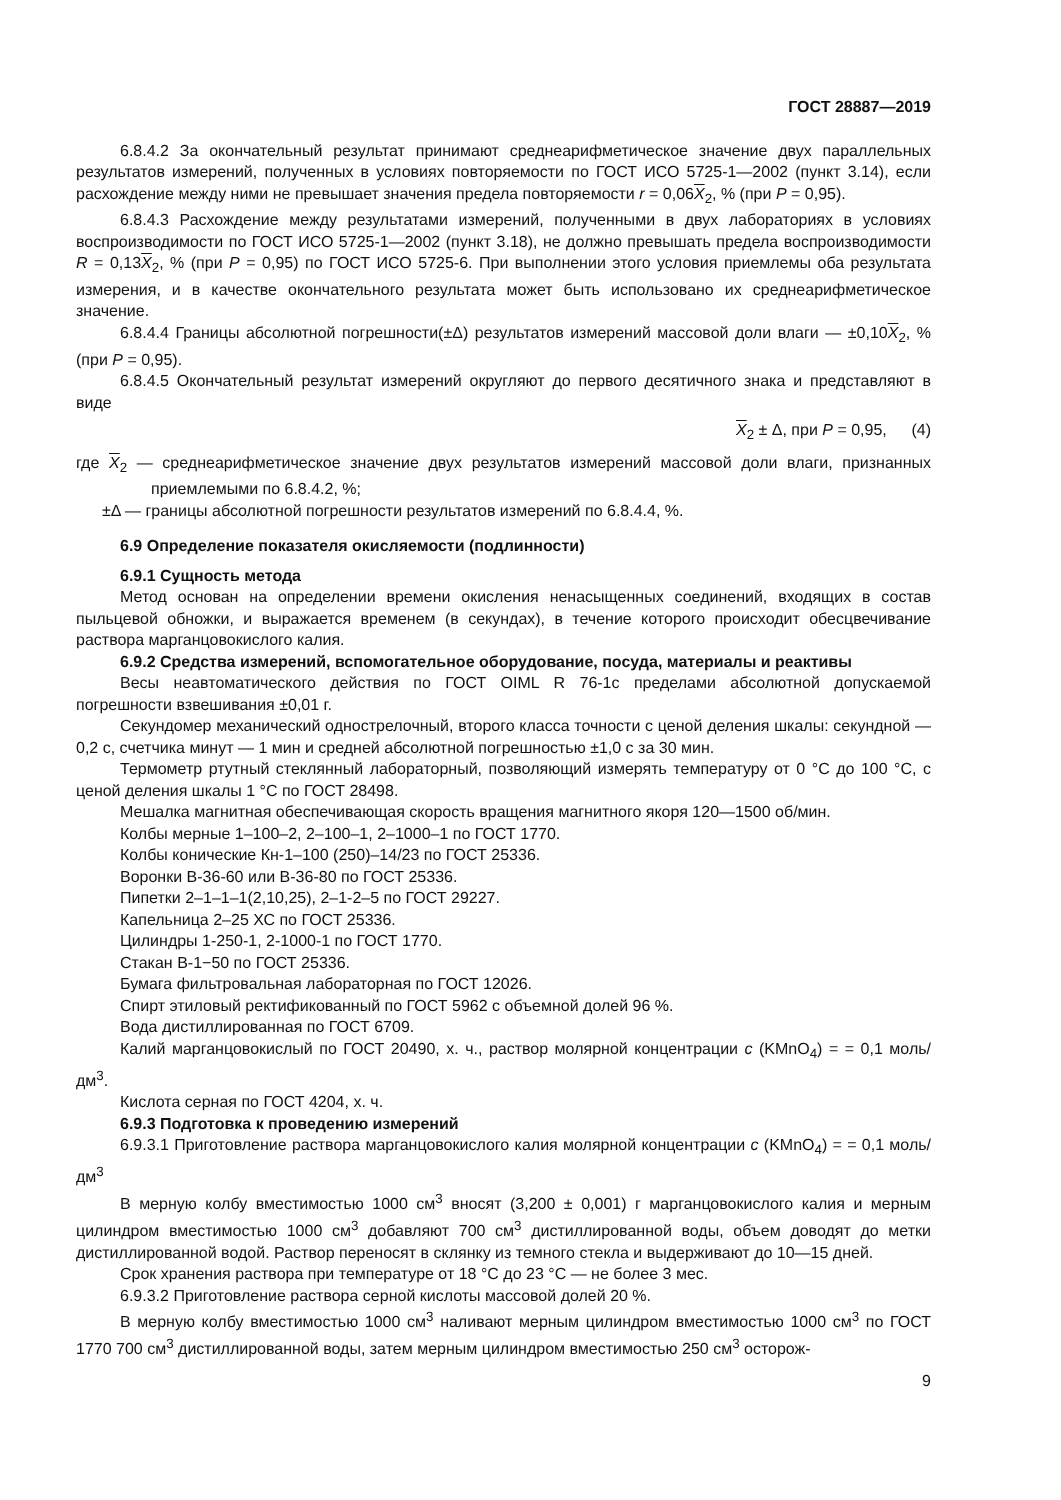ГОСТ 28887—2019
6.8.4.2 За окончательный результат принимают среднеарифметическое значение двух параллельных результатов измерений, полученных в условиях повторяемости по ГОСТ ИСО 5725-1—2002 (пункт 3.14), если расхождение между ними не превышает значения предела повторяемости r = 0,06X<sub>2</sub>, % (при P = 0,95).
6.8.4.3 Расхождение между результатами измерений, полученными в двух лабораториях в условиях воспроизводимости по ГОСТ ИСО 5725-1—2002 (пункт 3.18), не должно превышать предела воспроизводимости R = 0,13X<sub>2</sub>, % (при P = 0,95) по ГОСТ ИСО 5725-6. При выполнении этого условия приемлемы оба результата измерения, и в качестве окончательного результата может быть использовано их среднеарифметическое значение.
6.8.4.4 Границы абсолютной погрешности(±Δ) результатов измерений массовой доли влаги — ±0,10X<sub>2</sub>, % (при P = 0,95).
6.8.4.5 Окончательный результат измерений округляют до первого десятичного знака и представляют в виде
X<sub>2</sub> ± Δ, при P = 0,95, (4)
где X<sub>2</sub> — среднеарифметическое значение двух результатов измерений массовой доли влаги, признанных приемлемыми по 6.8.4.2, %;
±Δ — границы абсолютной погрешности результатов измерений по 6.8.4.4, %.
6.9 Определение показателя окисляемости (подлинности)
6.9.1 Сущность метода
Метод основан на определении времени окисления ненасыщенных соединений, входящих в состав пыльцевой обножки, и выражается временем (в секундах), в течение которого происходит обесцвечивание раствора марганцовокислого калия.
6.9.2 Средства измерений, вспомогательное оборудование, посуда, материалы и реактивы
Весы неавтоматического действия по ГОСТ OIML R 76-1с пределами абсолютной допускаемой погрешности взвешивания ±0,01 г.
Секундомер механический однострелочный, второго класса точности с ценой деления шкалы: секундной — 0,2 с, счетчика минут — 1 мин и средней абсолютной погрешностью ±1,0 с за 30 мин.
Термометр ртутный стеклянный лабораторный, позволяющий измерять температуру от 0 °С до 100 °С, с ценой деления шкалы 1 °С по ГОСТ 28498.
Мешалка магнитная обеспечивающая скорость вращения магнитного якоря 120—1500 об/мин.
Колбы мерные 1–100–2, 2–100–1, 2–1000–1 по ГОСТ 1770.
Колбы конические Кн-1–100 (250)–14/23 по ГОСТ 25336.
Воронки В-36-60 или В-36-80 по ГОСТ 25336.
Пипетки 2–1–1–1(2,10,25), 2–1-2–5 по ГОСТ 29227.
Капельница 2–25 ХС по ГОСТ 25336.
Цилиндры 1-250-1, 2-1000-1 по ГОСТ 1770.
Стакан В-1−50 по ГОСТ 25336.
Бумага фильтровальная лабораторная по ГОСТ 12026.
Спирт этиловый ректификованный по ГОСТ 5962 с объемной долей 96 %.
Вода дистиллированная по ГОСТ 6709.
Калий марганцовокислый по ГОСТ 20490, х. ч., раствор молярной концентрации c (KMnO<sub>4</sub>) = = 0,1 моль/дм<sup>3</sup>.
Кислота серная по ГОСТ 4204, х. ч.
6.9.3 Подготовка к проведению измерений
6.9.3.1 Приготовление раствора марганцовокислого калия молярной концентрации c (KMnO<sub>4</sub>) = = 0,1 моль/дм<sup>3</sup>
В мерную колбу вместимостью 1000 см<sup>3</sup> вносят (3,200 ± 0,001) г марганцовокислого калия и мерным цилиндром вместимостью 1000 см<sup>3</sup> добавляют 700 см<sup>3</sup> дистиллированной воды, объем доводят до метки дистиллированной водой. Раствор переносят в склянку из темного стекла и выдерживают до 10—15 дней.
Срок хранения раствора при температуре от 18 °С до 23 °С — не более 3 мес.
6.9.3.2 Приготовление раствора серной кислоты массовой долей 20 %.
В мерную колбу вместимостью 1000 см<sup>3</sup> наливают мерным цилиндром вместимостью 1000 см<sup>3</sup> по ГОСТ 1770 700 см<sup>3</sup> дистиллированной воды, затем мерным цилиндром вместимостью 250 см<sup>3</sup> осторож-
9